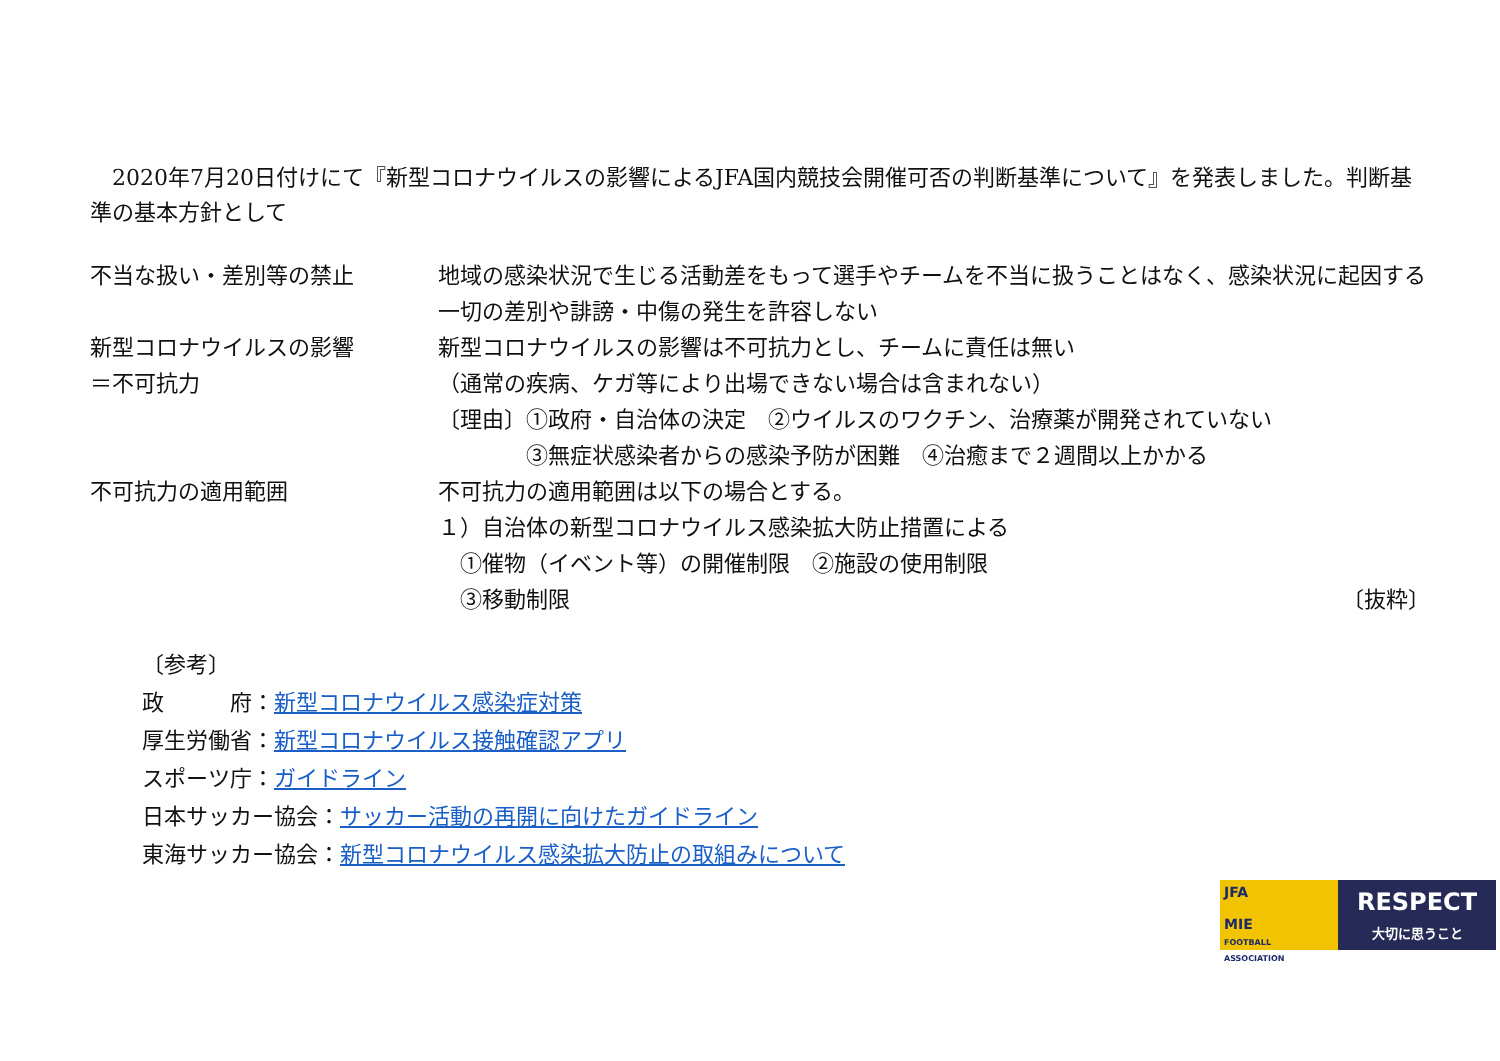2020年7月20日付けにて『新型コロナウイルスの影響によるJFA国内競技会開催可否の判断基準について』を発表しました。判断基準の基本方針として
| 不当な扱い・差別等の禁止 | 地域の感染状況で生じる活動差をもって選手やチームを不当に扱うことはなく、感染状況に起因する一切の差別や誹謗・中傷の発生を許容しない |
| 新型コロナウイルスの影響 ＝不可抗力 | 新型コロナウイルスの影響は不可抗力とし、チームに責任は無い （通常の疾病、ケガ等により出場できない場合は含まれない） 〔理由〕①政府・自治体の決定 ②ウイルスのワクチン、治療薬が開発されていない ③無症状感染者からの感染予防が困難 ④治癒まで２週間以上かかる |
| 不可抗力の適用範囲 | 不可抗力の適用範囲は以下の場合とする。 １）自治体の新型コロナウイルス感染拡大防止措置による ①催物（イベント等）の開催制限 ②施設の使用制限 ③移動制限 〔抜粋〕 |
〔参考〕
政　　　府：新型コロナウイルス感染症対策
厚生労働省：新型コロナウイルス接触確認アプリ
スポーツ庁：ガイドライン
日本サッカー協会：サッカー活動の再開に向けたガイドライン
東海サッカー協会：新型コロナウイルス感染拡大防止の取組みについて
JFA
MIE
FOOTBALL ASSOCIATION
RESPECT
大切に思うこと